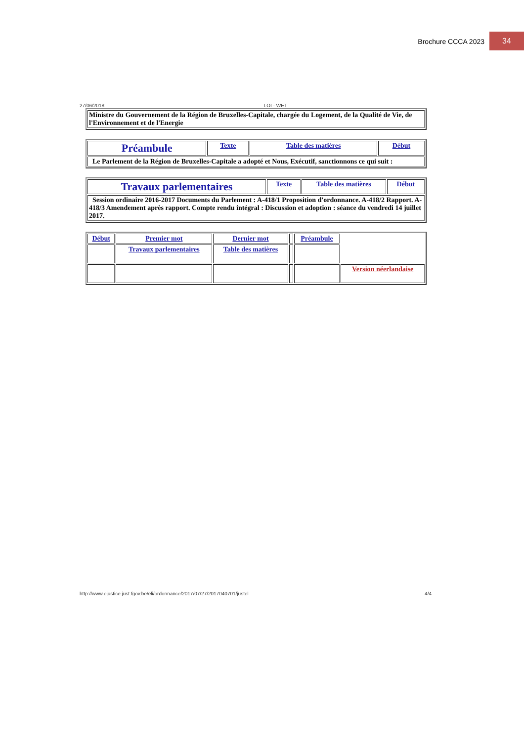Brochure CCCA 2023 34
27/06/2018 LOI - WET
| Ministre du Gouvernement de la Région de Bruxelles-Capitale, chargée du Logement, de la Qualité de Vie, de l'Environnement et de l'Energie |
| Préambule | Texte | Table des matières | Début |
| Le Parlement de la Région de Bruxelles-Capitale a adopté et Nous, Exécutif, sanctionnons ce qui suit : | | | |
| Travaux parlementaires | Texte | Table des matières | Début |
| Session ordinaire 2016-2017 Documents du Parlement : A-418/1 Proposition d'ordonnance. A-418/2 Rapport. A-418/3 Amendement après rapport. Compte rendu intégral : Discussion et adoption : séance du vendredi 14 juillet 2017. | | | |
| Début | Premier mot | Dernier mot | | Préambule | |
| | Travaux parlementaires | Table des matières | | | |
| | | | | | Version néerlandaise |
http://www.ejustice.just.fgov.be/eli/ordonnance/2017/07/27/2017040701/justel 4/4